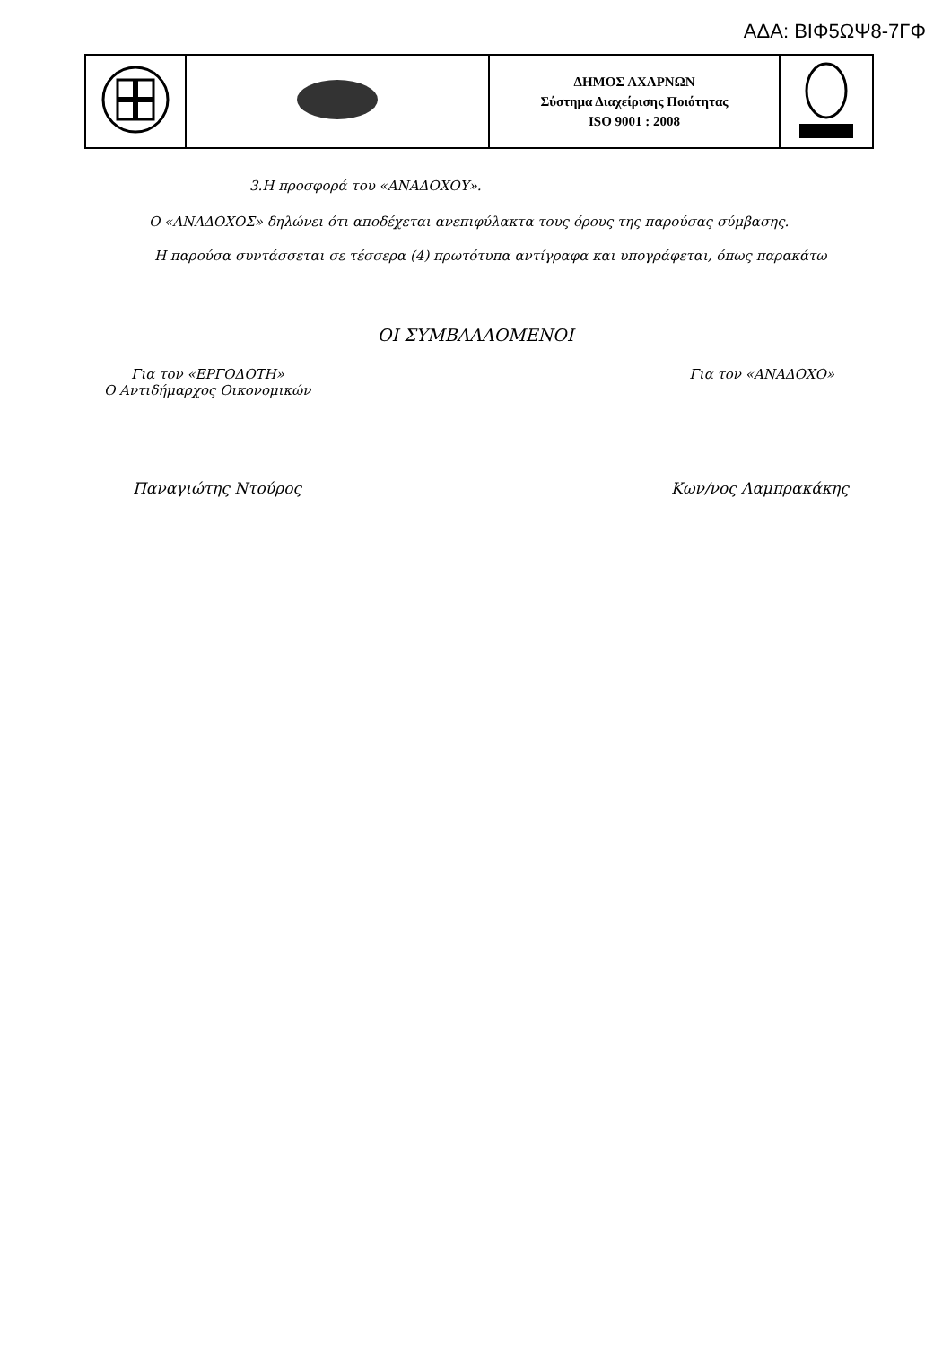ΑΔΑ: ΒΙΦ5ΩΨ8-7ΓΦ
| | | ΔΗΜΟΣ ΑΧΑΡΝΩΝ Σύστημα Διαχείρισης Ποιότητας ISO 9001 : 2008 | |
3.Η προσφορά του «ΑΝΑΔΟΧΟΥ».
Ο «ΑΝΑΔΟΧΟΣ» δηλώνει ότι αποδέχεται ανεπιφύλακτα τους όρους της παρούσας σύμβασης.
Η παρούσα συντάσσεται σε τέσσερα (4) πρωτότυπα αντίγραφα και υπογράφεται, όπως παρακάτω
ΟΙ ΣΥΜΒΑΛΛΟΜΕΝΟΙ
Για τον «ΕΡΓΟΔΟΤΗ»
Ο Αντιδήμαρχος Οικονομικών
Για τον «ΑΝΑΔΟΧΟ»
Παναγιώτης Ντούρος Κων/νος Λαμπρακάκης